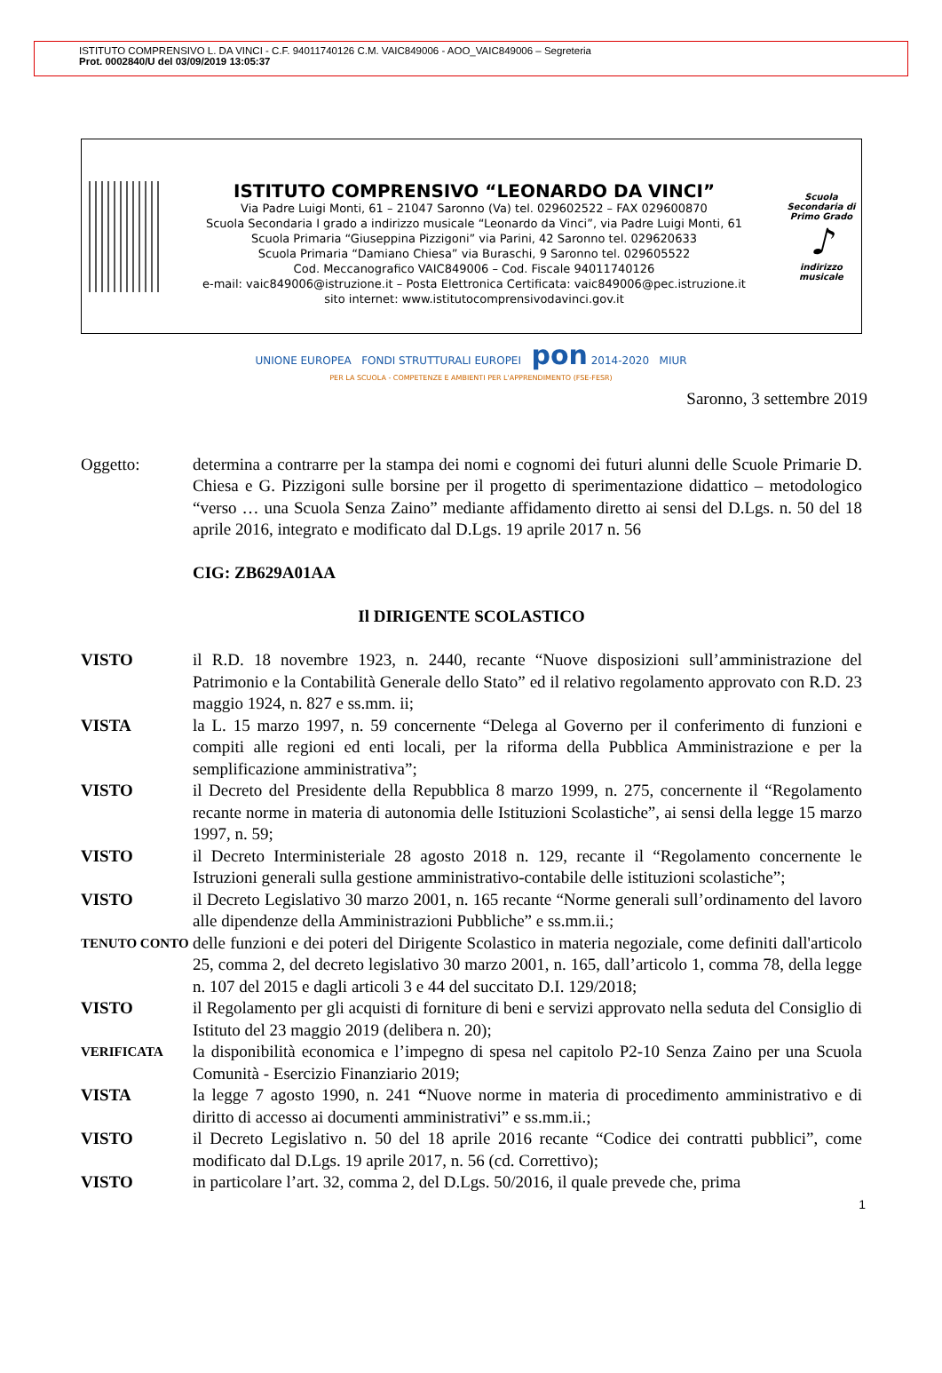ISTITUTO COMPRENSIVO L. DA VINCI - C.F. 94011740126 C.M. VAIC849006 - AOO_VAIC849006 – Segreteria
Prot. 0002840/U del 03/09/2019 13:05:37
ISTITUTO COMPRENSIVO “LEONARDO DA VINCI”
Via Padre Luigi Monti, 61 – 21047 Saronno (Va) tel. 029602522 – FAX 029600870
Scuola Secondaria I grado a indirizzo musicale “Leonardo da Vinci”, via Padre Luigi Monti, 61
Scuola Primaria “Giuseppina Pizzigoni” via Parini, 42 Saronno tel. 029620633
Scuola Primaria “Damiano Chiesa” via Buraschi, 9 Saronno tel. 029605522
Cod. Meccanografico VAIC849006 – Cod. Fiscale 94011740126
e-mail: vaic849006@istruzione.it – Posta Elettronica Certificata: vaic849006@pec.istruzione.it
sito internet: www.istitutocomprensivodavinci.gov.it
Scuola Secondaria di Primo Grado
♪
indirizzo musicale
UNIONE EUROPEA FONDI STRUTTURALI EUROPEI pon 2014-2020 MIUR
PER LA SCUOLA - COMPETENZE E AMBIENTI PER L'APPRENDIMENTO (FSE-FESR)
Saronno, 3 settembre 2019
Oggetto: determina a contrarre per la stampa dei nomi e cognomi dei futuri alunni delle Scuole Primarie D. Chiesa e G. Pizzigoni sulle borsine per il progetto di sperimentazione didattico – metodologico “verso … una Scuola Senza Zaino” mediante affidamento diretto ai sensi del D.Lgs. n. 50 del 18 aprile 2016, integrato e modificato dal D.Lgs. 19 aprile 2017 n. 56
CIG: ZB629A01AA
Il DIRIGENTE SCOLASTICO
VISTO il R.D. 18 novembre 1923, n. 2440, recante “Nuove disposizioni sull’amministrazione del Patrimonio e la Contabilità Generale dello Stato” ed il relativo regolamento approvato con R.D. 23 maggio 1924, n. 827 e ss.mm. ii;
VISTA la L. 15 marzo 1997, n. 59 concernente “Delega al Governo per il conferimento di funzioni e compiti alle regioni ed enti locali, per la riforma della Pubblica Amministrazione e per la semplificazione amministrativa”;
VISTO il Decreto del Presidente della Repubblica 8 marzo 1999, n. 275, concernente il “Regolamento recante norme in materia di autonomia delle Istituzioni Scolastiche”, ai sensi della legge 15 marzo 1997, n. 59;
VISTO il Decreto Interministeriale 28 agosto 2018 n. 129, recante il “Regolamento concernente le Istruzioni generali sulla gestione amministrativo-contabile delle istituzioni scolastiche”;
VISTO il Decreto Legislativo 30 marzo 2001, n. 165 recante “Norme generali sull’ordinamento del lavoro alle dipendenze della Amministrazioni Pubbliche” e ss.mm.ii.;
TENUTO CONTO
delle funzioni e dei poteri del Dirigente Scolastico in materia negoziale, come definiti dall'articolo 25, comma 2, del decreto legislativo 30 marzo 2001, n. 165, dall’articolo 1, comma 78, della legge n. 107 del 2015 e dagli articoli 3 e 44 del succitato D.I. 129/2018;
VISTO il Regolamento per gli acquisti di forniture di beni e servizi approvato nella seduta del Consiglio di Istituto del 23 maggio 2019 (delibera n. 20);
VERIFICATA
la disponibilità economica e l’impegno di spesa nel capitolo P2-10 Senza Zaino per una Scuola Comunità - Esercizio Finanziario 2019;
VISTA la legge 7 agosto 1990, n. 241 “Nuove norme in materia di procedimento amministrativo e di diritto di accesso ai documenti amministrativi” e ss.mm.ii.;
VISTO il Decreto Legislativo n. 50 del 18 aprile 2016 recante “Codice dei contratti pubblici”, come modificato dal D.Lgs. 19 aprile 2017, n. 56 (cd. Correttivo);
VISTO in particolare l’art. 32, comma 2, del D.Lgs. 50/2016, il quale prevede che, prima
1